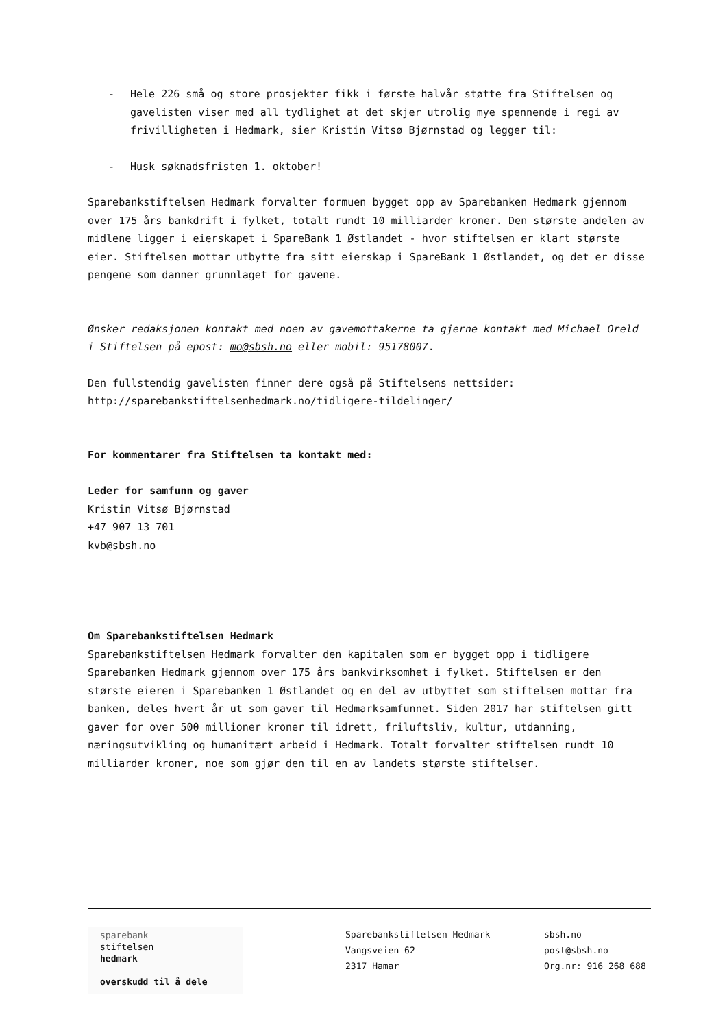- Hele 226 små og store prosjekter fikk i første halvår støtte fra Stiftelsen og gavelisten viser med all tydlighet at det skjer utrolig mye spennende i regi av frivilligheten i Hedmark, sier Kristin Vitsø Bjørnstad og legger til:
- Husk søknadsfristen 1. oktober!
Sparebankstiftelsen Hedmark forvalter formuen bygget opp av Sparebanken Hedmark gjennom over 175 års bankdrift i fylket, totalt rundt 10 milliarder kroner. Den største andelen av midlene ligger i eierskapet i SpareBank 1 Østlandet - hvor stiftelsen er klart største eier. Stiftelsen mottar utbytte fra sitt eierskap i SpareBank 1 Østlandet, og det er disse pengene som danner grunnlaget for gavene.
Ønsker redaksjonen kontakt med noen av gavemottakerne ta gjerne kontakt med Michael Oreld i Stiftelsen på epost: mo@sbsh.no eller mobil: 95178007.
Den fullstendig gavelisten finner dere også på Stiftelsens nettsider: http://sparebankstiftelsenhedmark.no/tidligere-tildelinger/
For kommentarer fra Stiftelsen ta kontakt med:
Leder for samfunn og gaver
Kristin Vitsø Bjørnstad
+47 907 13 701
kvb@sbsh.no
Om Sparebankstiftelsen Hedmark
Sparebankstiftelsen Hedmark forvalter den kapitalen som er bygget opp i tidligere Sparebanken Hedmark gjennom over 175 års bankvirksomhet i fylket. Stiftelsen er den største eieren i Sparebanken 1 Østlandet og en del av utbyttet som stiftelsen mottar fra banken, deles hvert år ut som gaver til Hedmarksamfunnet. Siden 2017 har stiftelsen gitt gaver for over 500 millioner kroner til idrett, friluftsliv, kultur, utdanning, næringsutvikling og humanitært arbeid i Hedmark. Totalt forvalter stiftelsen rundt 10 milliarder kroner, noe som gjør den til en av landets største stiftelser.
sparebank
stiftelsen
hedmark
overskudd til å dele
Sparebankstiftelsen Hedmark
Vangsveien 62
2317 Hamar
sbsh.no
post@sbsh.no
Org.nr: 916 268 688